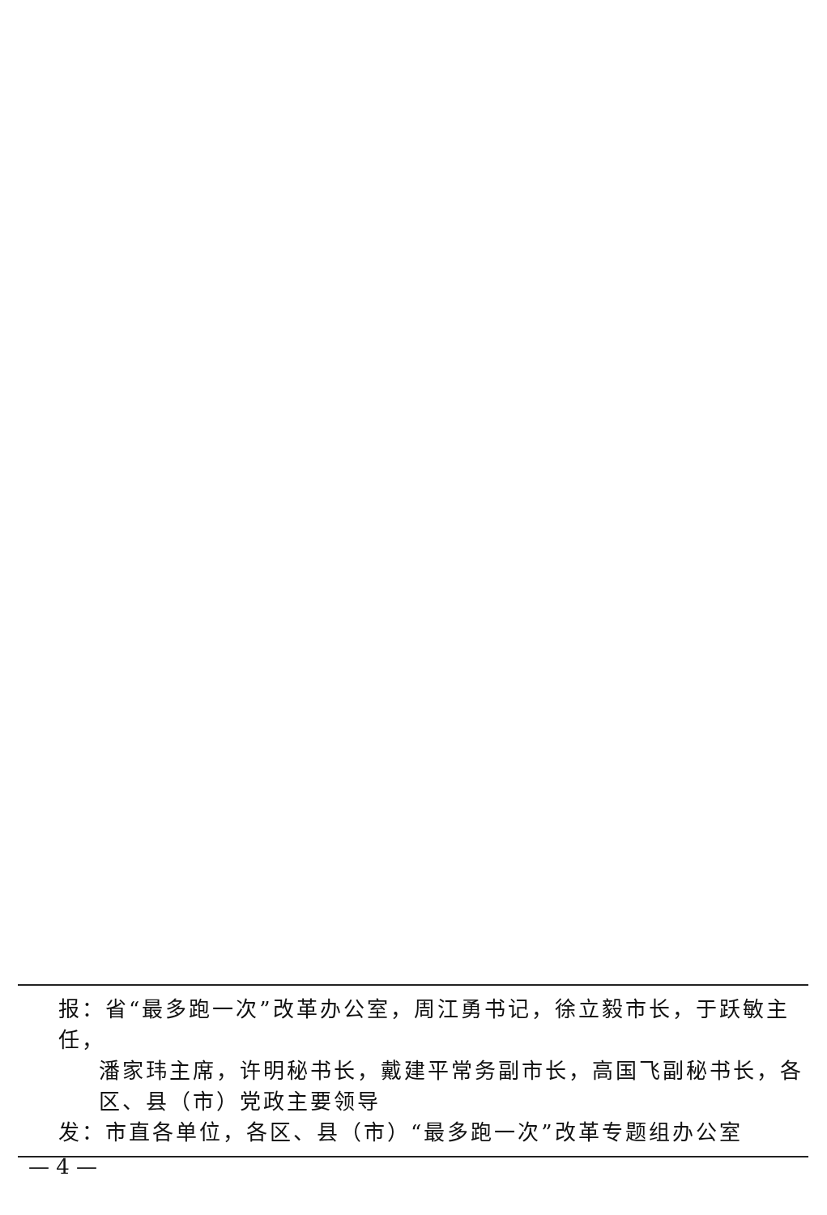报：省“最多跑一次”改革办公室，周江勇书记，徐立毅市长，于跃敏主任，
潘家玮主席，许明秘书长，戴建平常务副市长，高国飞副秘书长，各
区、县（市）党政主要领导
发：市直各单位，各区、县（市）“最多跑一次”改革专题组办公室
— 4 —